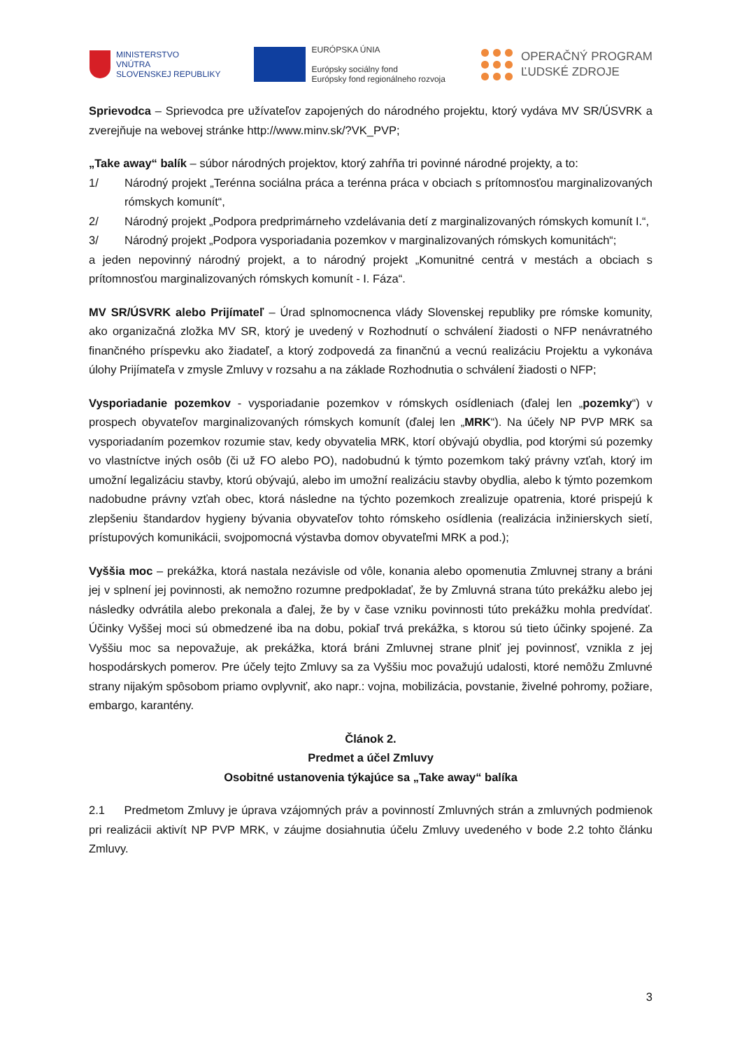MINISTERSTVO
VNÚTRA
SLOVENSKEJ REPUBLIKY
EURÓPSKA ÚNIA
Európsky sociálny fond
Európsky fond regionálneho rozvoja
OPERAČNÝ PROGRAM
ĽUDSKÉ ZDROJE
Sprievodca – Sprievodca pre užívateľov zapojených do národného projektu, ktorý vydáva MV SR/ÚSVRK a zverejňuje na webovej stránke http://www.minv.sk/?VK_PVP;
„Take away“ balík – súbor národných projektov, ktorý zahŕňa tri povinné národné projekty, a to:
1/ Národný projekt „Terénna sociálna práca a terénna práca v obciach s prítomnosťou marginalizovaných rómskych komunít“,
2/ Národný projekt „Podpora predprimárneho vzdelávania detí z marginalizovaných rómskych komunít I.“,
3/ Národný projekt „Podpora vysporiadania pozemkov v marginalizovaných rómskych komunitách“;
a jeden nepovinný národný projekt, a to národný projekt „Komunitné centrá v mestách a obciach s prítomnosťou marginalizovaných rómskych komunít - I. Fáza“.
MV SR/ÚSVRK alebo Prijímateľ – Úrad splnomocnenca vlády Slovenskej republiky pre rómske komunity, ako organizačná zložka MV SR, ktorý je uvedený v Rozhodnutí o schválení žiadosti o NFP nenávratného finančného príspevku ako žiadateľ, a ktorý zodpovedá za finančnú a vecnú realizáciu Projektu a vykonáva úlohy Prijímateľa v zmysle Zmluvy v rozsahu a na základe Rozhodnutia o schválení žiadosti o NFP;
Vysporiadanie pozemkov - vysporiadanie pozemkov v rómskych osídleniach (ďalej len „pozemky“) v prospech obyvateľov marginalizovaných rómskych komunít (ďalej len „MRK“). Na účely NP PVP MRK sa vysporiadaním pozemkov rozumie stav, kedy obyvatelia MRK, ktorí obývajú obydlia, pod ktorými sú pozemky vo vlastníctve iných osôb (či už FO alebo PO), nadobudnú k týmto pozemkom taký právny vzťah, ktorý im umožní legalizáciu stavby, ktorú obývajú, alebo im umožní realizáciu stavby obydlia, alebo k týmto pozemkom nadobudne právny vzťah obec, ktorá následne na týchto pozemkoch zrealizuje opatrenia, ktoré prispejú k zlepšeniu štandardov hygieny bývania obyvateľov tohto rómskeho osídlenia (realizácia inžinierskych sietí, prístupových komunikácii, svojpomocná výstavba domov obyvateľmi MRK a pod.);
Vyššia moc – prekážka, ktorá nastala nezávisle od vôle, konania alebo opomenutia Zmluvnej strany a bráni jej v splnení jej povinnosti, ak nemožno rozumne predpokladať, že by Zmluvná strana túto prekážku alebo jej následky odvrátila alebo prekonala a ďalej, že by v čase vzniku povinnosti túto prekážku mohla predvídať. Účinky Vyššej moci sú obmedzené iba na dobu, pokiaľ trvá prekážka, s ktorou sú tieto účinky spojené. Za Vyššiu moc sa nepovažuje, ak prekážka, ktorá bráni Zmluvnej strane plniť jej povinnosť, vznikla z jej hospodárskych pomerov. Pre účely tejto Zmluvy sa za Vyššiu moc považujú udalosti, ktoré nemôžu Zmluvné strany nijakým spôsobom priamo ovplyvniť, ako napr.: vojna, mobilizácia, povstanie, živelné pohromy, požiare, embargo, karantény.
Článok 2.
Predmet a účel Zmluvy
Osobitné ustanovenia týkajúce sa „Take away“ balíka
2.1 Predmetom Zmluvy je úprava vzájomných práv a povinností Zmluvných strán a zmluvných podmienok pri realizácii aktivít NP PVP MRK, v záujme dosiahnutia účelu Zmluvy uvedeného v bode 2.2 tohto článku Zmluvy.
3